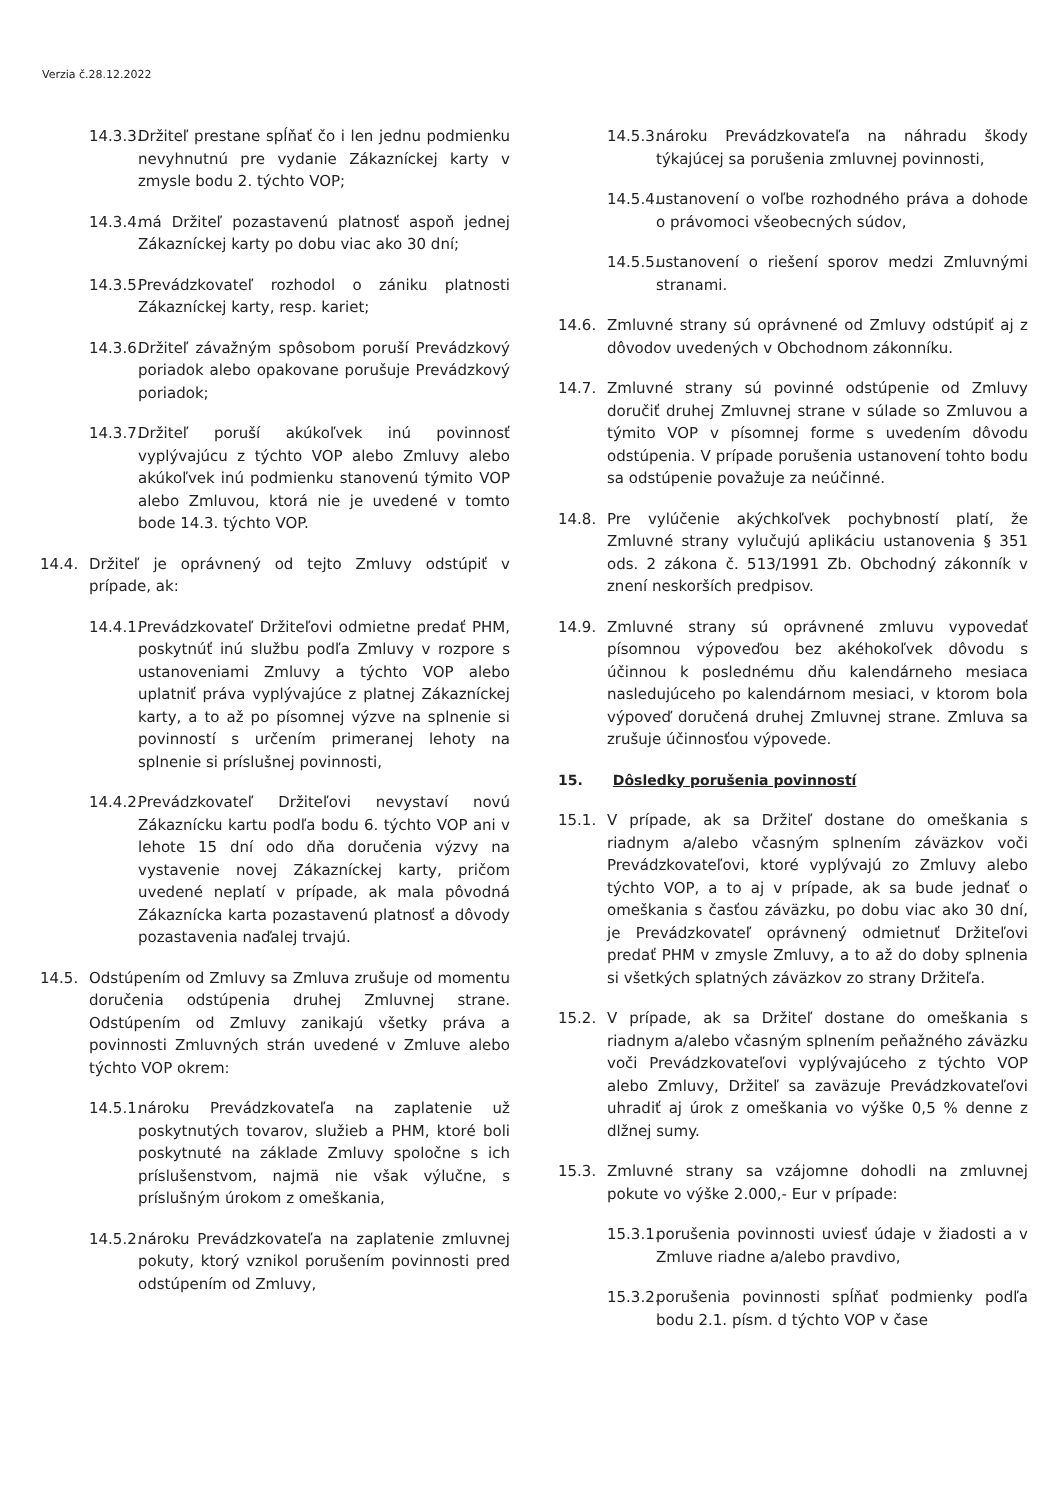Verzia č.28.12.2022
14.3.3. Držiteľ prestane spĺňať čo i len jednu podmienku nevyhnutnú pre vydanie Zákazníckej karty v zmysle bodu 2. týchto VOP;
14.3.4. má Držiteľ pozastavenú platnosť aspoň jednej Zákazníckej karty po dobu viac ako 30 dní;
14.3.5. Prevádzkovateľ rozhodol o zániku platnosti Zákazníckej karty, resp. kariet;
14.3.6. Držiteľ závažným spôsobom poruší Prevádzkový poriadok alebo opakovane porušuje Prevádzkový poriadok;
14.3.7. Držiteľ poruší akúkoľvek inú povinnosť vyplývajúcu z týchto VOP alebo Zmluvy alebo akúkoľvek inú podmienku stanovenú týmito VOP alebo Zmluvou, ktorá nie je uvedené v tomto bode 14.3. týchto VOP.
14.4. Držiteľ je oprávnený od tejto Zmluvy odstúpiť v prípade, ak:
14.4.1. Prevádzkovateľ Držiteľovi odmietne predať PHM, poskytnúť inú službu podľa Zmluvy v rozpore s ustanoveniami Zmluvy a týchto VOP alebo uplatniť práva vyplývajúce z platnej Zákazníckej karty, a to až po písomnej výzve na splnenie si povinností s určením primeranej lehoty na splnenie si príslušnej povinnosti,
14.4.2. Prevádzkovateľ Držiteľovi nevystaví novú Zákaznícku kartu podľa bodu 6. týchto VOP ani v lehote 15 dní odo dňa doručenia výzvy na vystavenie novej Zákazníckej karty, pričom uvedené neplatí v prípade, ak mala pôvodná Zákaznícka karta pozastavenú platnosť a dôvody pozastavenia naďalej trvajú.
14.5. Odstúpením od Zmluvy sa Zmluva zrušuje od momentu doručenia odstúpenia druhej Zmluvnej strane. Odstúpením od Zmluvy zanikajú všetky práva a povinnosti Zmluvných strán uvedené v Zmluve alebo týchto VOP okrem:
14.5.1. nároku Prevádzkovateľa na zaplatenie už poskytnutých tovarov, služieb a PHM, ktoré boli poskytnuté na základe Zmluvy spoločne s ich príslušenstvom, najmä nie však výlučne, s príslušným úrokom z omeškania,
14.5.2. nároku Prevádzkovateľa na zaplatenie zmluvnej pokuty, ktorý vznikol porušením povinnosti pred odstúpením od Zmluvy,
14.5.3. nároku Prevádzkovateľa na náhradu škody týkajúcej sa porušenia zmluvnej povinnosti,
14.5.4. ustanovení o voľbe rozhodného práva a dohode o právomoci všeobecných súdov,
14.5.5. ustanovení o riešení sporov medzi Zmluvnými stranami.
14.6. Zmluvné strany sú oprávnené od Zmluvy odstúpiť aj z dôvodov uvedených v Obchodnom zákonníku.
14.7. Zmluvné strany sú povinné odstúpenie od Zmluvy doručiť druhej Zmluvnej strane v súlade so Zmluvou a týmito VOP v písomnej forme s uvedením dôvodu odstúpenia. V prípade porušenia ustanovení tohto bodu sa odstúpenie považuje za neúčinné.
14.8. Pre vylúčenie akýchkoľvek pochybností platí, že Zmluvné strany vylučujú aplikáciu ustanovenia § 351 ods. 2 zákona č. 513/1991 Zb. Obchodný zákonník v znení neskorších predpisov.
14.9. Zmluvné strany sú oprávnené zmluvu vypovedať písomnou výpoveďou bez akéhokoľvek dôvodu s účinnou k poslednému dňu kalendárneho mesiaca nasledujúceho po kalendárnom mesiaci, v ktorom bola výpoveď doručená druhej Zmluvnej strane. Zmluva sa zrušuje účinnosťou výpovede.
15. Dôsledky porušenia povinností
15.1. V prípade, ak sa Držiteľ dostane do omeškania s riadnym a/alebo včasným splnením záväzkov voči Prevádzkovateľovi, ktoré vyplývajú zo Zmluvy alebo týchto VOP, a to aj v prípade, ak sa bude jednať o omeškania s časťou záväzku, po dobu viac ako 30 dní, je Prevádzkovateľ oprávnený odmietnuť Držiteľovi predať PHM v zmysle Zmluvy, a to až do doby splnenia si všetkých splatných záväzkov zo strany Držiteľa.
15.2. V prípade, ak sa Držiteľ dostane do omeškania s riadnym a/alebo včasným splnením peňažného záväzku voči Prevádzkovateľovi vyplývajúceho z týchto VOP alebo Zmluvy, Držiteľ sa zaväzuje Prevádzkovateľovi uhradiť aj úrok z omeškania vo výške 0,5 % denne z dlžnej sumy.
15.3. Zmluvné strany sa vzájomne dohodli na zmluvnej pokute vo výške 2.000,- Eur v prípade:
15.3.1. porušenia povinnosti uviesť údaje v žiadosti a v Zmluve riadne a/alebo pravdivo,
15.3.2. porušenia povinnosti spĺňať podmienky podľa bodu 2.1. písm. d týchto VOP v čase